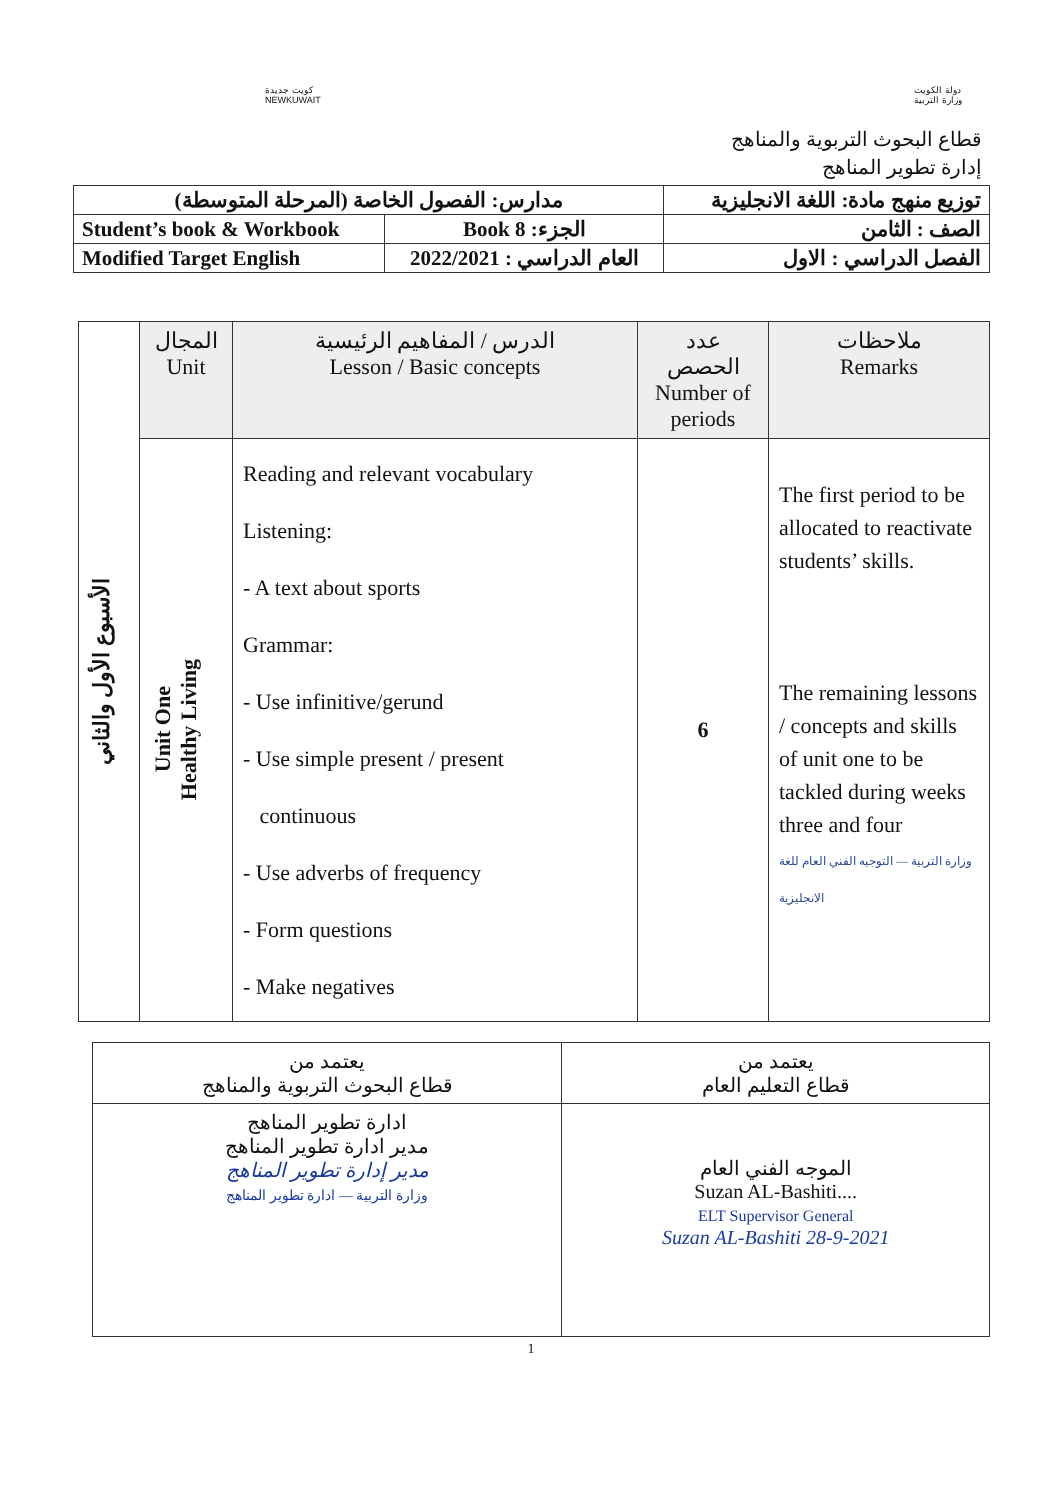كويت جديدة
NEWKUWAIT
دولة الكويت
وزارة التربية
قطاع البحوث التربوية والمناهج
إدارة تطوير المناهج
| مدارس: الفصول الخاصة (المرحلة المتوسطة) | | توزيع منهج مادة: اللغة الانجليزية |
| Student’s book & Workbook | الجزء: Book 8 | الصف : الثامن |
| Modified Target English | العام الدراسي : 2022/2021 | الفصل الدراسي : الاول |
| الأسبوع الأول والثاني | المجال Unit | الدرس / المفاهيم الرئيسية Lesson / Basic concepts | عدد الحصص Number of periods | ملاحظات Remarks |
| --- | --- | --- | --- | --- |
| | Unit One Healthy Living | Reading and relevant vocabulary Listening: - A text about sports Grammar: - Use infinitive/gerund - Use simple present / present continuous - Use adverbs of frequency - Form questions - Make negatives | 6 | The first period to be allocated to reactivate students’ skills. The remaining lessons / concepts and skills of unit one to be tackled during weeks three and four وزارة التربية — التوجيه الفني العام للغة الانجليزية |
| يعتمد من قطاع التعليم العام | يعتمد من قطاع البحوث التربوية والمناهج |
| الموجه الفني العام ....Suzan AL-Bashiti ELT Supervisor General Suzan AL-Bashiti 28-9-2021 | ادارة تطوير المناهج مدير ادارة تطوير المناهج مدير إدارة تطوير المناهج وزارة التربية — ادارة تطوير المناهج |
1